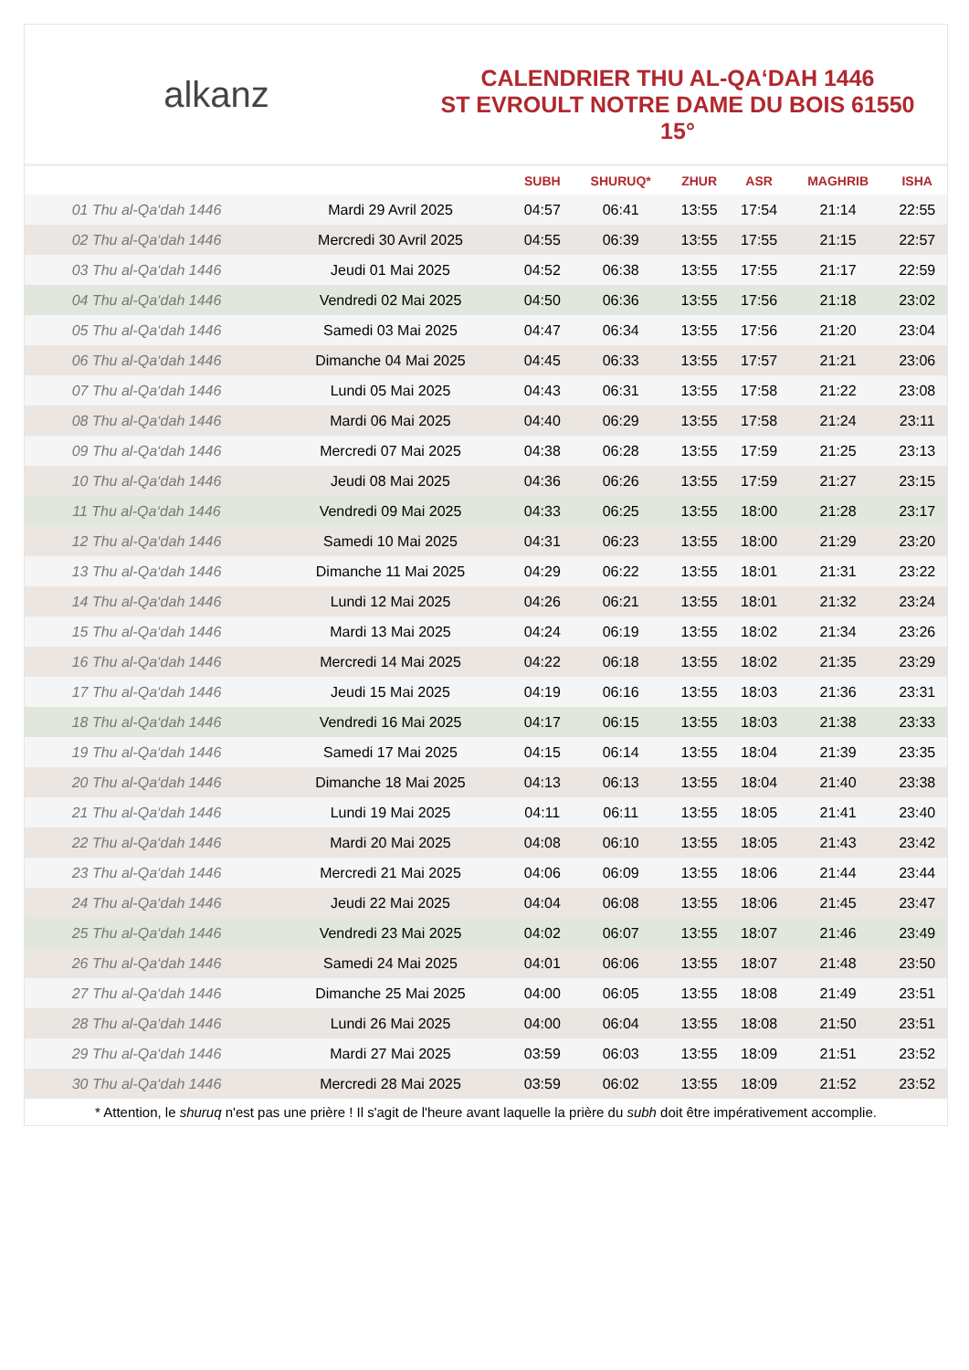alkanz
CALENDRIER THU AL-QA‘DAH 1446
ST EVROULT NOTRE DAME DU BOIS 61550
15°
| | | SUBH | SHURUQ* | ZHUR | ASR | MAGHRIB | ISHA |
| --- | --- | --- | --- | --- | --- | --- | --- |
| 01 Thu al-Qa‘dah 1446 | Mardi 29 Avril 2025 | 04:57 | 06:41 | 13:55 | 17:54 | 21:14 | 22:55 |
| 02 Thu al-Qa‘dah 1446 | Mercredi 30 Avril 2025 | 04:55 | 06:39 | 13:55 | 17:55 | 21:15 | 22:57 |
| 03 Thu al-Qa‘dah 1446 | Jeudi 01 Mai 2025 | 04:52 | 06:38 | 13:55 | 17:55 | 21:17 | 22:59 |
| 04 Thu al-Qa‘dah 1446 | Vendredi 02 Mai 2025 | 04:50 | 06:36 | 13:55 | 17:56 | 21:18 | 23:02 |
| 05 Thu al-Qa‘dah 1446 | Samedi 03 Mai 2025 | 04:47 | 06:34 | 13:55 | 17:56 | 21:20 | 23:04 |
| 06 Thu al-Qa‘dah 1446 | Dimanche 04 Mai 2025 | 04:45 | 06:33 | 13:55 | 17:57 | 21:21 | 23:06 |
| 07 Thu al-Qa‘dah 1446 | Lundi 05 Mai 2025 | 04:43 | 06:31 | 13:55 | 17:58 | 21:22 | 23:08 |
| 08 Thu al-Qa‘dah 1446 | Mardi 06 Mai 2025 | 04:40 | 06:29 | 13:55 | 17:58 | 21:24 | 23:11 |
| 09 Thu al-Qa‘dah 1446 | Mercredi 07 Mai 2025 | 04:38 | 06:28 | 13:55 | 17:59 | 21:25 | 23:13 |
| 10 Thu al-Qa‘dah 1446 | Jeudi 08 Mai 2025 | 04:36 | 06:26 | 13:55 | 17:59 | 21:27 | 23:15 |
| 11 Thu al-Qa‘dah 1446 | Vendredi 09 Mai 2025 | 04:33 | 06:25 | 13:55 | 18:00 | 21:28 | 23:17 |
| 12 Thu al-Qa‘dah 1446 | Samedi 10 Mai 2025 | 04:31 | 06:23 | 13:55 | 18:00 | 21:29 | 23:20 |
| 13 Thu al-Qa‘dah 1446 | Dimanche 11 Mai 2025 | 04:29 | 06:22 | 13:55 | 18:01 | 21:31 | 23:22 |
| 14 Thu al-Qa‘dah 1446 | Lundi 12 Mai 2025 | 04:26 | 06:21 | 13:55 | 18:01 | 21:32 | 23:24 |
| 15 Thu al-Qa‘dah 1446 | Mardi 13 Mai 2025 | 04:24 | 06:19 | 13:55 | 18:02 | 21:34 | 23:26 |
| 16 Thu al-Qa‘dah 1446 | Mercredi 14 Mai 2025 | 04:22 | 06:18 | 13:55 | 18:02 | 21:35 | 23:29 |
| 17 Thu al-Qa‘dah 1446 | Jeudi 15 Mai 2025 | 04:19 | 06:16 | 13:55 | 18:03 | 21:36 | 23:31 |
| 18 Thu al-Qa‘dah 1446 | Vendredi 16 Mai 2025 | 04:17 | 06:15 | 13:55 | 18:03 | 21:38 | 23:33 |
| 19 Thu al-Qa‘dah 1446 | Samedi 17 Mai 2025 | 04:15 | 06:14 | 13:55 | 18:04 | 21:39 | 23:35 |
| 20 Thu al-Qa‘dah 1446 | Dimanche 18 Mai 2025 | 04:13 | 06:13 | 13:55 | 18:04 | 21:40 | 23:38 |
| 21 Thu al-Qa‘dah 1446 | Lundi 19 Mai 2025 | 04:11 | 06:11 | 13:55 | 18:05 | 21:41 | 23:40 |
| 22 Thu al-Qa‘dah 1446 | Mardi 20 Mai 2025 | 04:08 | 06:10 | 13:55 | 18:05 | 21:43 | 23:42 |
| 23 Thu al-Qa‘dah 1446 | Mercredi 21 Mai 2025 | 04:06 | 06:09 | 13:55 | 18:06 | 21:44 | 23:44 |
| 24 Thu al-Qa‘dah 1446 | Jeudi 22 Mai 2025 | 04:04 | 06:08 | 13:55 | 18:06 | 21:45 | 23:47 |
| 25 Thu al-Qa‘dah 1446 | Vendredi 23 Mai 2025 | 04:02 | 06:07 | 13:55 | 18:07 | 21:46 | 23:49 |
| 26 Thu al-Qa‘dah 1446 | Samedi 24 Mai 2025 | 04:01 | 06:06 | 13:55 | 18:07 | 21:48 | 23:50 |
| 27 Thu al-Qa‘dah 1446 | Dimanche 25 Mai 2025 | 04:00 | 06:05 | 13:55 | 18:08 | 21:49 | 23:51 |
| 28 Thu al-Qa‘dah 1446 | Lundi 26 Mai 2025 | 04:00 | 06:04 | 13:55 | 18:08 | 21:50 | 23:51 |
| 29 Thu al-Qa‘dah 1446 | Mardi 27 Mai 2025 | 03:59 | 06:03 | 13:55 | 18:09 | 21:51 | 23:52 |
| 30 Thu al-Qa‘dah 1446 | Mercredi 28 Mai 2025 | 03:59 | 06:02 | 13:55 | 18:09 | 21:52 | 23:52 |
* Attention, le shuruq n'est pas une prière ! Il s'agit de l'heure avant laquelle la prière du subh doit être impérativement accomplie.